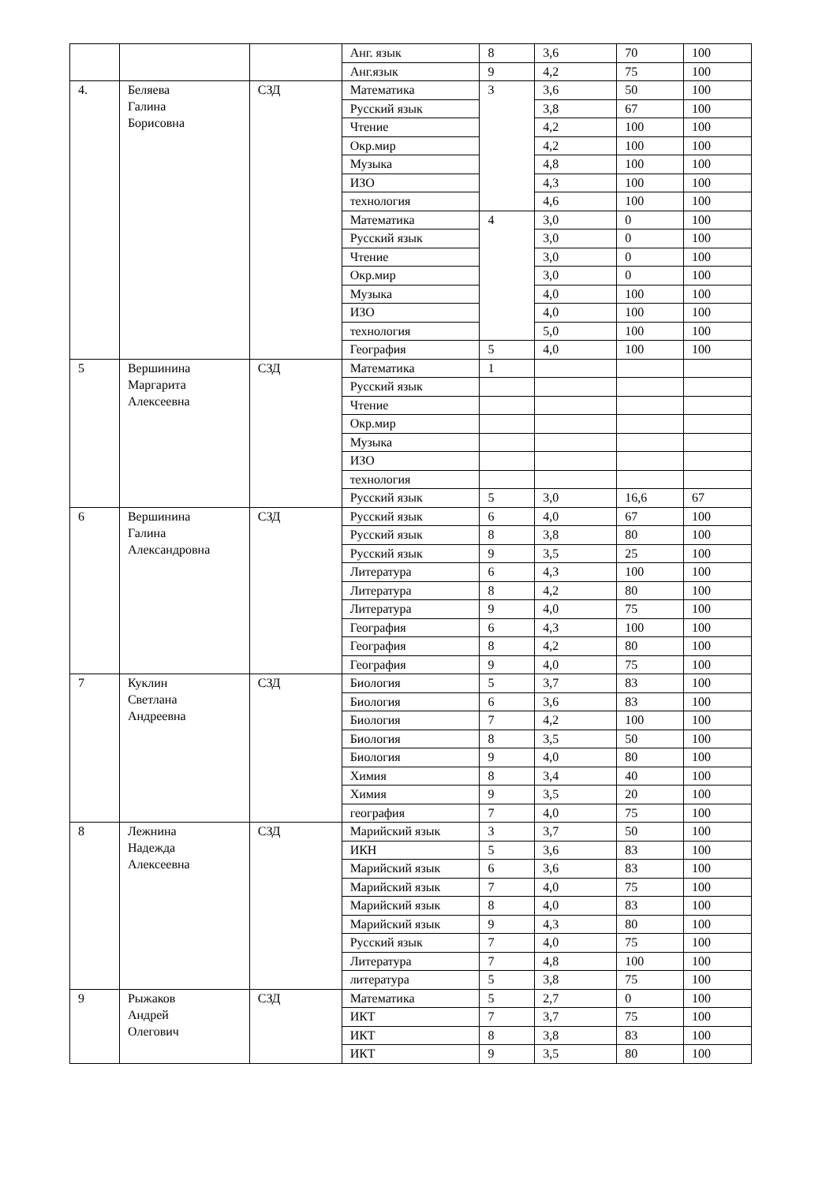| | | | Анг. язык | 8 | 3,6 | 70 | 100 |
| | | | Анг.язык | 9 | 4,2 | 75 | 100 |
| 4. | Беляева Галина Борисовна | СЗД | Математика | 3 | 3,6 | 50 | 100 |
| | | | Русский язык | | 3,8 | 67 | 100 |
| | | | Чтение | | 4,2 | 100 | 100 |
| | | | Окр.мир | | 4,2 | 100 | 100 |
| | | | Музыка | | 4,8 | 100 | 100 |
| | | | ИЗО | | 4,3 | 100 | 100 |
| | | | технология | | 4,6 | 100 | 100 |
| | | | Математика | 4 | 3,0 | 0 | 100 |
| | | | Русский язык | | 3,0 | 0 | 100 |
| | | | Чтение | | 3,0 | 0 | 100 |
| | | | Окр.мир | | 3,0 | 0 | 100 |
| | | | Музыка | | 4,0 | 100 | 100 |
| | | | ИЗО | | 4,0 | 100 | 100 |
| | | | технология | | 5,0 | 100 | 100 |
| | | | География | 5 | 4,0 | 100 | 100 |
| 5 | Вершинина Маргарита Алексеевна | СЗД | Математика | 1 | | | |
| | | | Русский язык | | | | |
| | | | Чтение | | | | |
| | | | Окр.мир | | | | |
| | | | Музыка | | | | |
| | | | ИЗО | | | | |
| | | | технология | | | | |
| | | | Русский язык | 5 | 3,0 | 16,6 | 67 |
| 6 | Вершинина Галина Александровна | СЗД | Русский язык | 6 | 4,0 | 67 | 100 |
| | | | Русский язык | 8 | 3,8 | 80 | 100 |
| | | | Русский язык | 9 | 3,5 | 25 | 100 |
| | | | Литература | 6 | 4,3 | 100 | 100 |
| | | | Литература | 8 | 4,2 | 80 | 100 |
| | | | Литература | 9 | 4,0 | 75 | 100 |
| | | | География | 6 | 4,3 | 100 | 100 |
| | | | География | 8 | 4,2 | 80 | 100 |
| | | | География | 9 | 4,0 | 75 | 100 |
| 7 | Куклин Светлана Андреевна | СЗД | Биология | 5 | 3,7 | 83 | 100 |
| | | | Биология | 6 | 3,6 | 83 | 100 |
| | | | Биология | 7 | 4,2 | 100 | 100 |
| | | | Биология | 8 | 3,5 | 50 | 100 |
| | | | Биология | 9 | 4,0 | 80 | 100 |
| | | | Химия | 8 | 3,4 | 40 | 100 |
| | | | Химия | 9 | 3,5 | 20 | 100 |
| | | | география | 7 | 4,0 | 75 | 100 |
| 8 | Лежнина Надежда Алексеевна | СЗД | Марийский язык | 3 | 3,7 | 50 | 100 |
| | | | ИКН | 5 | 3,6 | 83 | 100 |
| | | | Марийский язык | 6 | 3,6 | 83 | 100 |
| | | | Марийский язык | 7 | 4,0 | 75 | 100 |
| | | | Марийский язык | 8 | 4,0 | 83 | 100 |
| | | | Марийский язык | 9 | 4,3 | 80 | 100 |
| | | | Русский язык | 7 | 4,0 | 75 | 100 |
| | | | Литература | 7 | 4,8 | 100 | 100 |
| | | | литература | 5 | 3,8 | 75 | 100 |
| 9 | Рыжаков Андрей Олегович | СЗД | Математика | 5 | 2,7 | 0 | 100 |
| | | | ИКТ | 7 | 3,7 | 75 | 100 |
| | | | ИКТ | 8 | 3,8 | 83 | 100 |
| | | | ИКТ | 9 | 3,5 | 80 | 100 |